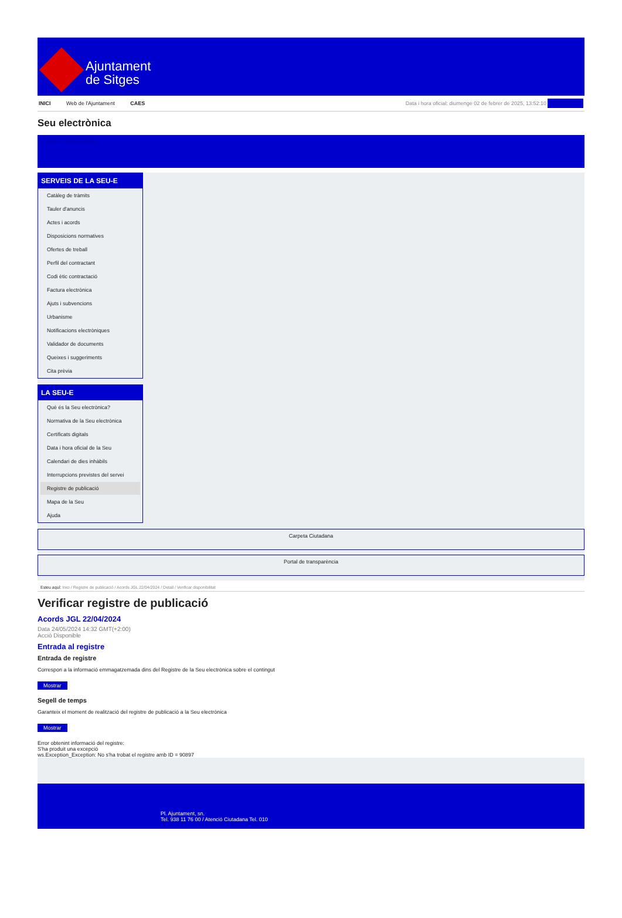Ajuntament
de Sitges
INICI Web de l'Ajuntament CAES Data i hora oficial: diumenge 02 de febrer de 2025, 13:52:10 Sincronitza
Seu electrònica
Obtenir còpia autèntica
SERVEIS DE LA SEU-E
Catàleg de tràmits
Tauler d'anuncis
Actes i acords
Disposicions normatives
Ofertes de treball
Perfil del contractant
Codi ètic contractació
Factura electrònica
Ajuts i subvencions
Urbanisme
Notificacions electròniques
Validador de documents
Queixes i suggeriments
Cita prèvia
LA SEU-E
Què és la Seu electrònica?
Normativa de la Seu electrònica
Certificats digitals
Data i hora oficial de la Seu
Calendari de dies inhàbils
Interrupcions previstes del servei
Registre de publicació
Mapa de la Seu
Ajuda
Carpeta Ciutadana
Portal de transparència
Esteu aquí: Inici / Registre de publicació / Acords JGL 22/04/2024 / Detall / Verificar disponibilitat
Verificar registre de publicació
Acords JGL 22/04/2024
Data 24/05/2024 14:32 GMT(+2:00)
Acció Disponible
Entrada al registre
Entrada de registre
Correspon a la informació emmagatzemada dins del Registre de la Seu electrònica sobre el contingut
Mostrar
Segell de temps
Garanteix el moment de realització del registre de publicació a la Seu electrònica
Mostrar
Error obtenint informació del registre:
S'ha produit una excepció
ws.Exception_Exception: No s'ha trobat el registre amb ID = 90897
Pl. Ajuntament, sn.
Tel. 938 11 76 00 / Atenció Ciutadana Tel. 010